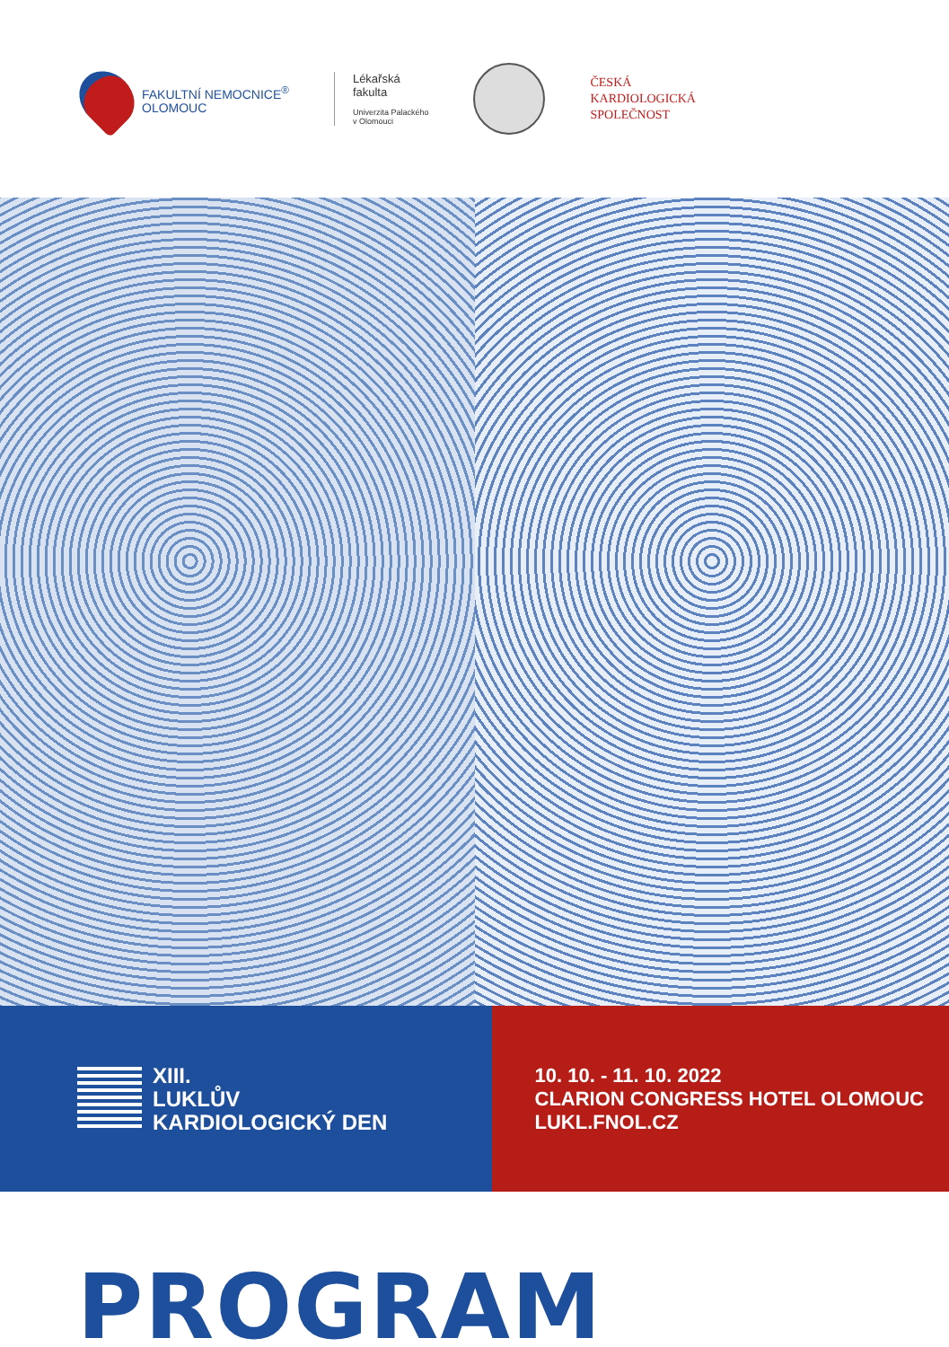FAKULTNÍ NEMOCNICE<sup>®</sup>
OLOMOUC
Lékařská
fakulta
Univerzita Palackého
v Olomouci
ČESKÁ
KARDIOLOGICKÁ
SPOLEČNOST
XIII.
LUKLŮV
KARDIOLOGICKÝ DEN
10. 10. - 11. 10. 2022
CLARION CONGRESS HOTEL OLOMOUC
LUKL.FNOL.CZ
PROGRAM